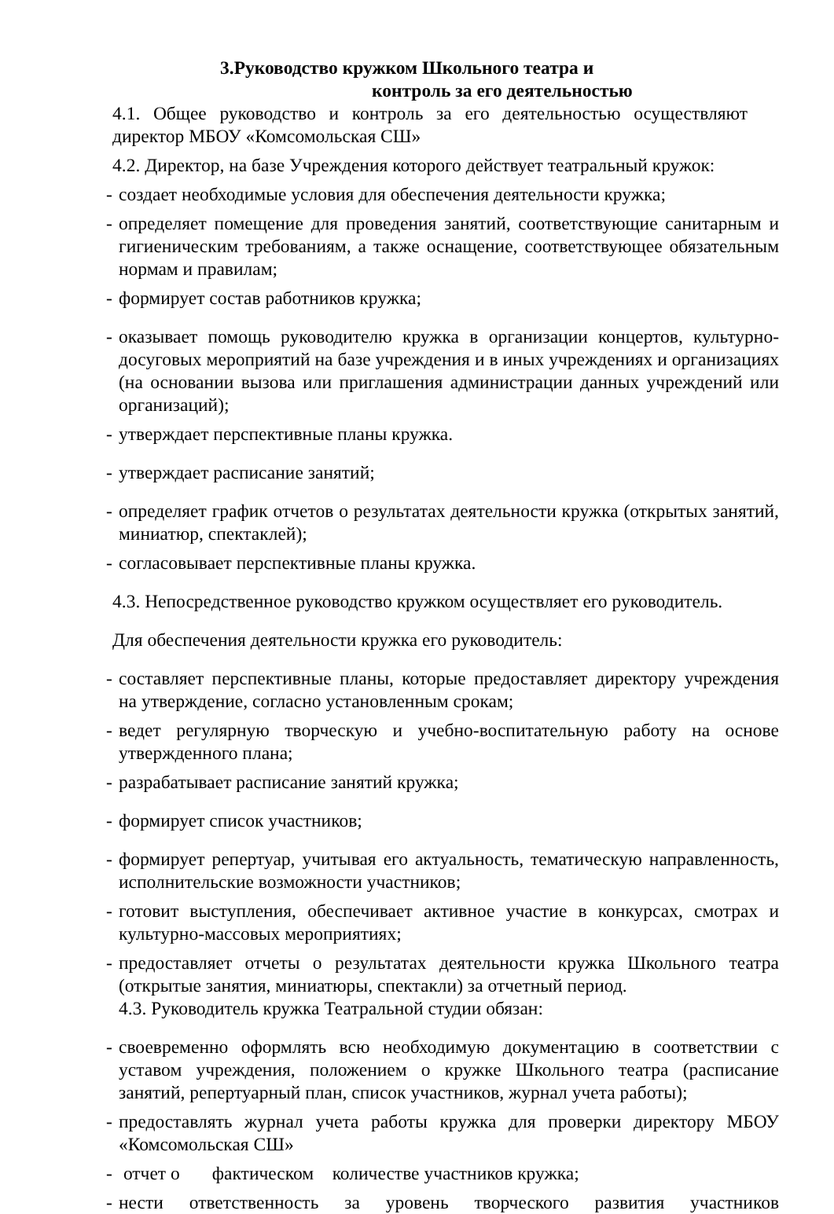3.Руководство кружком Школьного театра и
контроль за его деятельностью
4.1. Общее руководство и контроль за его деятельностью осуществляют директор МБОУ «Комсомольская СШ»
4.2. Директор, на базе Учреждения которого действует театральный кружок:
- создает необходимые условия для обеспечения деятельности кружка;
- определяет помещение для проведения занятий, соответствующие санитарным и гигиеническим требованиям, а также оснащение, соответствующее обязательным нормам и правилам;
- формирует состав работников кружка;
- оказывает помощь руководителю кружка в организации концертов, культурно-досуговых мероприятий на базе учреждения и в иных учреждениях и организациях (на основании вызова или приглашения администрации данных учреждений или организаций);
- утверждает перспективные планы кружка.
- утверждает расписание занятий;
- определяет график отчетов о результатах деятельности кружка (открытых занятий, миниатюр, спектаклей);
- согласовывает перспективные планы кружка.
4.3. Непосредственное руководство кружком осуществляет его руководитель.
Для обеспечения деятельности кружка его руководитель:
- составляет перспективные планы, которые предоставляет директору учреждения на утверждение, согласно установленным срокам;
- ведет регулярную творческую и учебно-воспитательную работу на основе утвержденного плана;
- разрабатывает расписание занятий кружка;
- формирует список участников;
- формирует репертуар, учитывая его актуальность, тематическую направленность, исполнительские возможности участников;
- готовит выступления, обеспечивает активное участие в конкурсах, смотрах и культурно-массовых мероприятиях;
- предоставляет отчеты о результатах деятельности кружка Школьного театра (открытые занятия, миниатюры, спектакли) за отчетный период.
4.3. Руководитель кружка Театральной студии обязан:
- своевременно оформлять всю необходимую документацию в соответствии с уставом учреждения, положением о кружке Школьного театра (расписание занятий, репертуарный план, список участников, журнал учета работы);
- предоставлять журнал учета работы кружка для проверки директору МБОУ «Комсомольская СШ»
- отчет о фактическом количестве участников кружка;
- нести ответственность за уровень творческого развития участников